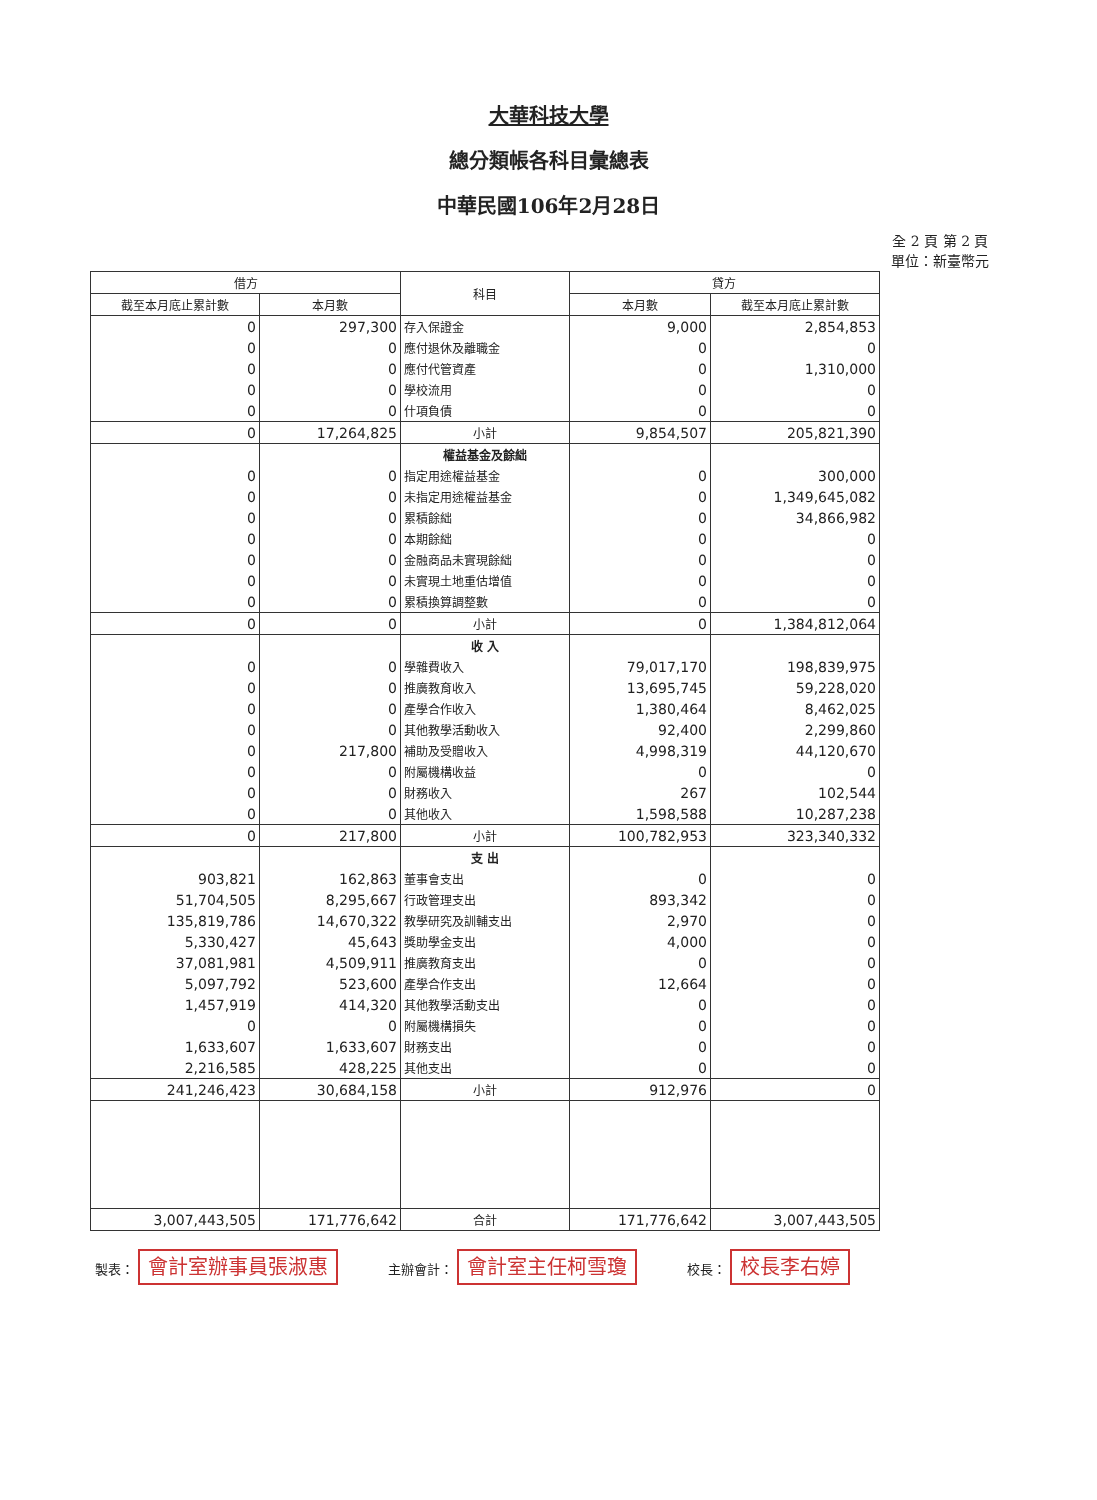大華科技大學
總分類帳各科目彙總表
中華民國106年2月28日
全 2 頁 第 2 頁
單位：新臺幣元
| 借方 | | 科目 | 貸方 | |
| --- | --- | --- | --- | --- |
| 截至本月底止累計數 | 本月數 | | 本月數 | 截至本月底止累計數 |
| 0 | 297,300 | 存入保證金 | 9,000 | 2,854,853 |
| 0 | 0 | 應付退休及離職金 | 0 | 0 |
| 0 | 0 | 應付代管資產 | 0 | 1,310,000 |
| 0 | 0 | 學校流用 | 0 | 0 |
| 0 | 0 | 什項負債 | 0 | 0 |
| 0 | 17,264,825 | 小計 | 9,854,507 | 205,821,390 |
| | | 權益基金及餘絀 | | |
| 0 | 0 | 指定用途權益基金 | 0 | 300,000 |
| 0 | 0 | 未指定用途權益基金 | 0 | 1,349,645,082 |
| 0 | 0 | 累積餘絀 | 0 | 34,866,982 |
| 0 | 0 | 本期餘絀 | 0 | 0 |
| 0 | 0 | 金融商品未實現餘絀 | 0 | 0 |
| 0 | 0 | 未實現土地重估增值 | 0 | 0 |
| 0 | 0 | 累積換算調整數 | 0 | 0 |
| 0 | 0 | 小計 | 0 | 1,384,812,064 |
| | | 收 入 | | |
| 0 | 0 | 學雜費收入 | 79,017,170 | 198,839,975 |
| 0 | 0 | 推廣教育收入 | 13,695,745 | 59,228,020 |
| 0 | 0 | 產學合作收入 | 1,380,464 | 8,462,025 |
| 0 | 0 | 其他教學活動收入 | 92,400 | 2,299,860 |
| 0 | 217,800 | 補助及受贈收入 | 4,998,319 | 44,120,670 |
| 0 | 0 | 附屬機構收益 | 0 | 0 |
| 0 | 0 | 財務收入 | 267 | 102,544 |
| 0 | 0 | 其他收入 | 1,598,588 | 10,287,238 |
| 0 | 217,800 | 小計 | 100,782,953 | 323,340,332 |
| | | 支 出 | | |
| 903,821 | 162,863 | 董事會支出 | 0 | 0 |
| 51,704,505 | 8,295,667 | 行政管理支出 | 893,342 | 0 |
| 135,819,786 | 14,670,322 | 教學研究及訓輔支出 | 2,970 | 0 |
| 5,330,427 | 45,643 | 獎助學金支出 | 4,000 | 0 |
| 37,081,981 | 4,509,911 | 推廣教育支出 | 0 | 0 |
| 5,097,792 | 523,600 | 產學合作支出 | 12,664 | 0 |
| 1,457,919 | 414,320 | 其他教學活動支出 | 0 | 0 |
| 0 | 0 | 附屬機構損失 | 0 | 0 |
| 1,633,607 | 1,633,607 | 財務支出 | 0 | 0 |
| 2,216,585 | 428,225 | 其他支出 | 0 | 0 |
| 241,246,423 | 30,684,158 | 小計 | 912,976 | 0 |
| 3,007,443,505 | 171,776,642 | 合計 | 171,776,642 | 3,007,443,505 |
製表： 會計室辦事員張淑惠 主辦會計： 會計室主任柯雪瓊 校長： 校長李右婷